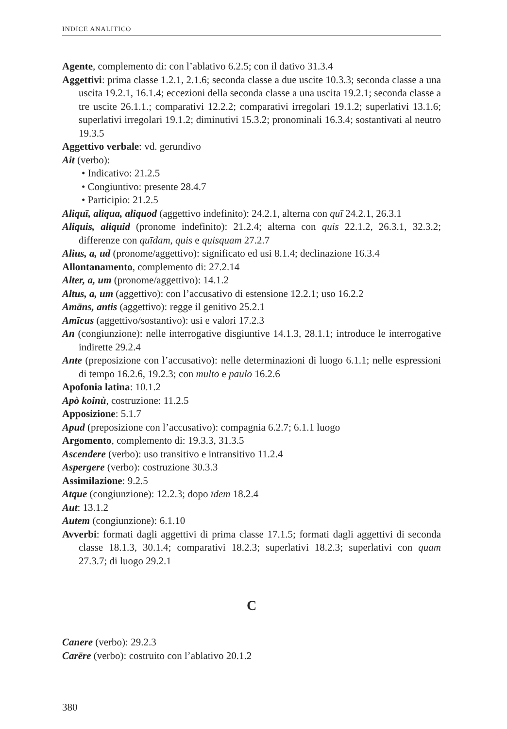INDICE ANALITICO
Agente, complemento di: con l’ablativo 6.2.5; con il dativo 31.3.4
Aggettivi: prima classe 1.2.1, 2.1.6; seconda classe a due uscite 10.3.3; seconda classe a una uscita 19.2.1, 16.1.4; eccezioni della seconda classe a una uscita 19.2.1; seconda classe a tre uscite 26.1.1.; comparativi 12.2.2; comparativi irregolari 19.1.2; superlativi 13.1.6; superlativi irregolari 19.1.2; diminutivi 15.3.2; pronominali 16.3.4; sostantivati al neutro 19.3.5
Aggettivo verbale: vd. gerundivo
Ait (verbo):
• Indicativo: 21.2.5
• Congiuntivo: presente 28.4.7
• Participio: 21.2.5
Aliquī, aliqua, aliquod (aggettivo indefinito): 24.2.1, alterna con quī 24.2.1, 26.3.1
Aliquis, aliquid (pronome indefinito): 21.2.4; alterna con quis 22.1.2, 26.3.1, 32.3.2; differenze con quīdam, quis e quisquam 27.2.7
Alius, a, ud (pronome/aggettivo): significato ed usi 8.1.4; declinazione 16.3.4
Allontanamento, complemento di: 27.2.14
Alter, a, um (pronome/aggettivo): 14.1.2
Altus, a, um (aggettivo): con l’accusativo di estensione 12.2.1; uso 16.2.2
Amāns, antis (aggettivo): regge il genitivo 25.2.1
Amīcus (aggettivo/sostantivo): usi e valori 17.2.3
An (congiunzione): nelle interrogative disgiuntive 14.1.3, 28.1.1; introduce le interrogative indirette 29.2.4
Ante (preposizione con l’accusativo): nelle determinazioni di luogo 6.1.1; nelle espressioni di tempo 16.2.6, 19.2.3; con multō e paulō 16.2.6
Apofonia latina: 10.1.2
Apò koinù, costruzione: 11.2.5
Apposizione: 5.1.7
Apud (preposizione con l’accusativo): compagnia 6.2.7; 6.1.1 luogo
Argomento, complemento di: 19.3.3, 31.3.5
Ascendere (verbo): uso transitivo e intransitivo 11.2.4
Aspergere (verbo): costruzione 30.3.3
Assimilazione: 9.2.5
Atque (congiunzione): 12.2.3; dopo īdem 18.2.4
Aut: 13.1.2
Autem (congiunzione): 6.1.10
Avverbi: formati dagli aggettivi di prima classe 17.1.5; formati dagli aggettivi di seconda classe 18.1.3, 30.1.4; comparativi 18.2.3; superlativi 18.2.3; superlativi con quam 27.3.7; di luogo 29.2.1
C
Canere (verbo): 29.2.3
Carēre (verbo): costruito con l’ablativo 20.1.2
380